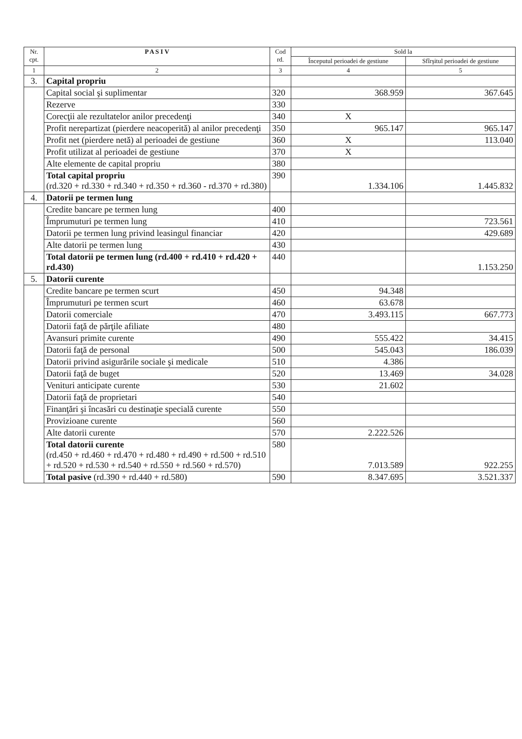| Nr. cpt. | P A S I V | Cod rd. | Sold la | |
| --- | --- | --- | --- | --- |
| | | | Începutul perioadei de gestiune | Sfîrşitul perioadei de gestiune |
| 1 | 2 | 3 | 4 | 5 |
| 3. | Capital propriu | | | |
| | Capital social şi suplimentar | 320 | 368.959 | 367.645 |
| | Rezerve | 330 | | |
| | Corecţii ale rezultatelor anilor precedenţi | 340 | X | |
| | Profit nerepartizat (pierdere neacoperită) al anilor precedenţi | 350 | 965.147 | 965.147 |
| | Profit net (pierdere netă) al perioadei de gestiune | 360 | X | 113.040 |
| | Profit utilizat al perioadei de gestiune | 370 | X | |
| | Alte elemente de capital propriu | 380 | | |
| | Total capital propriu (rd.320 + rd.330 + rd.340 + rd.350 + rd.360 - rd.370 + rd.380) | 390 | 1.334.106 | 1.445.832 |
| 4. | Datorii pe termen lung | | | |
| | Credite bancare pe termen lung | 400 | | |
| | Împrumuturi pe termen lung | 410 | | 723.561 |
| | Datorii pe termen lung privind leasingul financiar | 420 | | 429.689 |
| | Alte datorii pe termen lung | 430 | | |
| | Total datorii pe termen lung (rd.400 + rd.410 + rd.420 + rd.430) | 440 | | 1.153.250 |
| 5. | Datorii curente | | | |
| | Credite bancare pe termen scurt | 450 | 94.348 | |
| | Împrumuturi pe termen scurt | 460 | 63.678 | |
| | Datorii comerciale | 470 | 3.493.115 | 667.773 |
| | Datorii faţă de părţile afiliate | 480 | | |
| | Avansuri primite curente | 490 | 555.422 | 34.415 |
| | Datorii faţă de personal | 500 | 545.043 | 186.039 |
| | Datorii privind asigurările sociale şi medicale | 510 | 4.386 | |
| | Datorii faţă de buget | 520 | 13.469 | 34.028 |
| | Venituri anticipate curente | 530 | 21.602 | |
| | Datorii faţă de proprietari | 540 | | |
| | Finanţări şi încasări cu destinaţie specială curente | 550 | | |
| | Provizioane curente | 560 | | |
| | Alte datorii curente | 570 | 2.222.526 | |
| | Total datorii curente (rd.450 + rd.460 + rd.470 + rd.480 + rd.490 + rd.500 + rd.510 + rd.520 + rd.530 + rd.540 + rd.550 + rd.560 + rd.570) | 580 | 7.013.589 | 922.255 |
| | Total pasive (rd.390 + rd.440 + rd.580) | 590 | 8.347.695 | 3.521.337 |